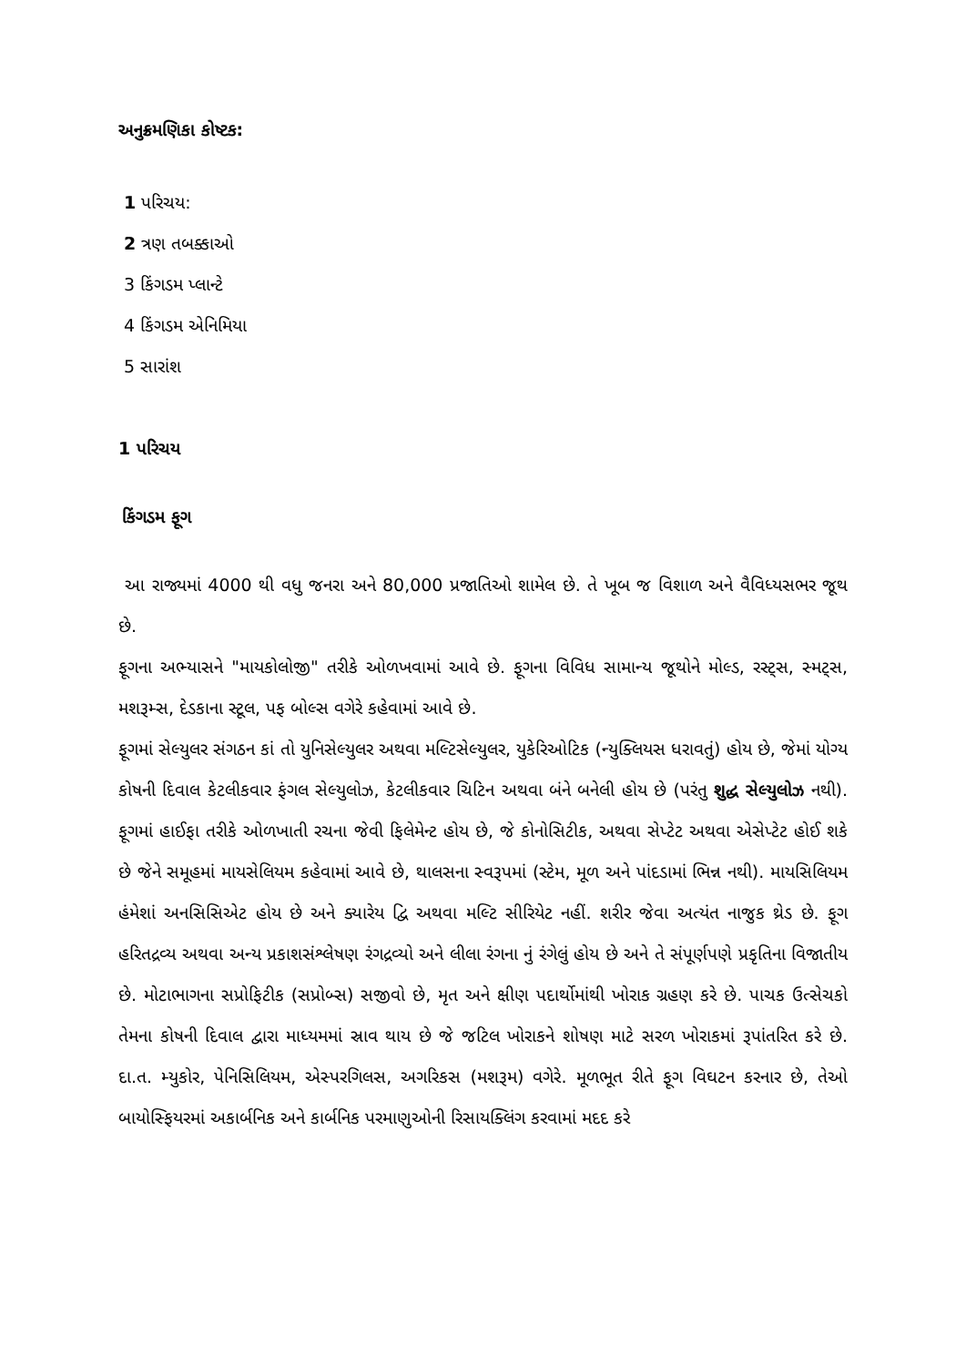અનુક્રમણિકા કોષ્ટક:
1 પરિચય:
2 ત્રણ તબક્કાઓ
3 કિંગડમ પ્લાન્ટે
4 કિંગડમ એનિમિયા
5 સારાંશ
1 પરિચય
કિંગડમ ફૂગ
આ રાજ્યમાં 4000 થી વધુ જનરા અને 80,000 પ્રજાતિઓ શામેલ છે. તે ખૂબ જ વિશાળ અને વૈવિધ્યસભર જૂથ છે.
ફૂગના અભ્યાસને "માયકોલોજી" તરીકે ઓળખવામાં આવે છે. ફૂગના વિવિધ સામાન્ય જૂથોને મોલ્ડ, રસ્ટ્સ, સ્મટ્સ, મશરૂમ્સ, દેડકાના સ્ટૂલ, પફ બોલ્સ વગેરે કહેવામાં આવે છે.
ફૂગમાં સેલ્યુલર સંગઠન કાં તો યુનિસેલ્યુલર અથવા મલ્ટિસેલ્યુલર, યુકેરિઓટિક (ન્યુક્લિયસ ધરાવતું) હોય છે, જેમાં યોગ્ય કોષની દિવાલ કેટલીકવાર ફંગલ સેલ્યુલોઝ, કેટલીકવાર ચિટિન અથવા બંને બનેલી હોય છે (પરંતુ શુદ્ધ સેલ્યુલોઝ નથી). ફૂગમાં હાઈફા તરીકે ઓળખાતી રચના જેવી ફિલેમેન્ટ હોય છે, જે કોનોસિટીક, અથવા સેપ્ટેટ અથવા એસેપ્ટેટ હોઈ શકે છે જેને સમૂહમાં માયસેલિયમ કહેવામાં આવે છે, થાલસના સ્વરૂપમાં (સ્ટેમ, મૂળ અને પાંદડામાં ભિન્ન નથી). માયસિલિયમ હંમેશાં અનસિસિએટ હોય છે અને ક્યારેય દ્વિ અથવા મલ્ટિ સીરિયેટ નહીં. શરીર જેવા અત્યંત નાજુક થ્રેડ છે. ફૂગ હરિતદ્રવ્ય અથવા અન્ય પ્રકાશસંશ્લેષણ રંગદ્રવ્યો અને લીલા રંગના નું રંગેલું હોય છે અને તે સંપૂર્ણપણે પ્રકૃતિના વિજાતીય છે. મોટાભાગના સપ્રોફિટીક (સપ્રોબ્સ) સજીવો છે, મૃત અને ક્ષીણ પદાર્થોમાંથી ખોરાક ગ્રહણ કરે છે. પાચક ઉત્સેચકો તેમના કોષની દિવાલ દ્વારા માધ્યમમાં સ્રાવ થાય છે જે જટિલ ખોરાકને શોષણ માટે સરળ ખોરાકમાં રૂપાંતરિત કરે છે. દા.ત. મ્યુકોર, પેનિસિલિયમ, એસ્પરગિલસ, અગરિકસ (મશરૂમ) વગેરે. મૂળભૂત રીતે ફૂગ વિઘટન કરનાર છે, તેઓ બાયોસ્ફિયરમાં અકાર્બનિક અને કાર્બનિક પરમાણુઓની રિસાયક્લિંગ કરવામાં મદદ કરે